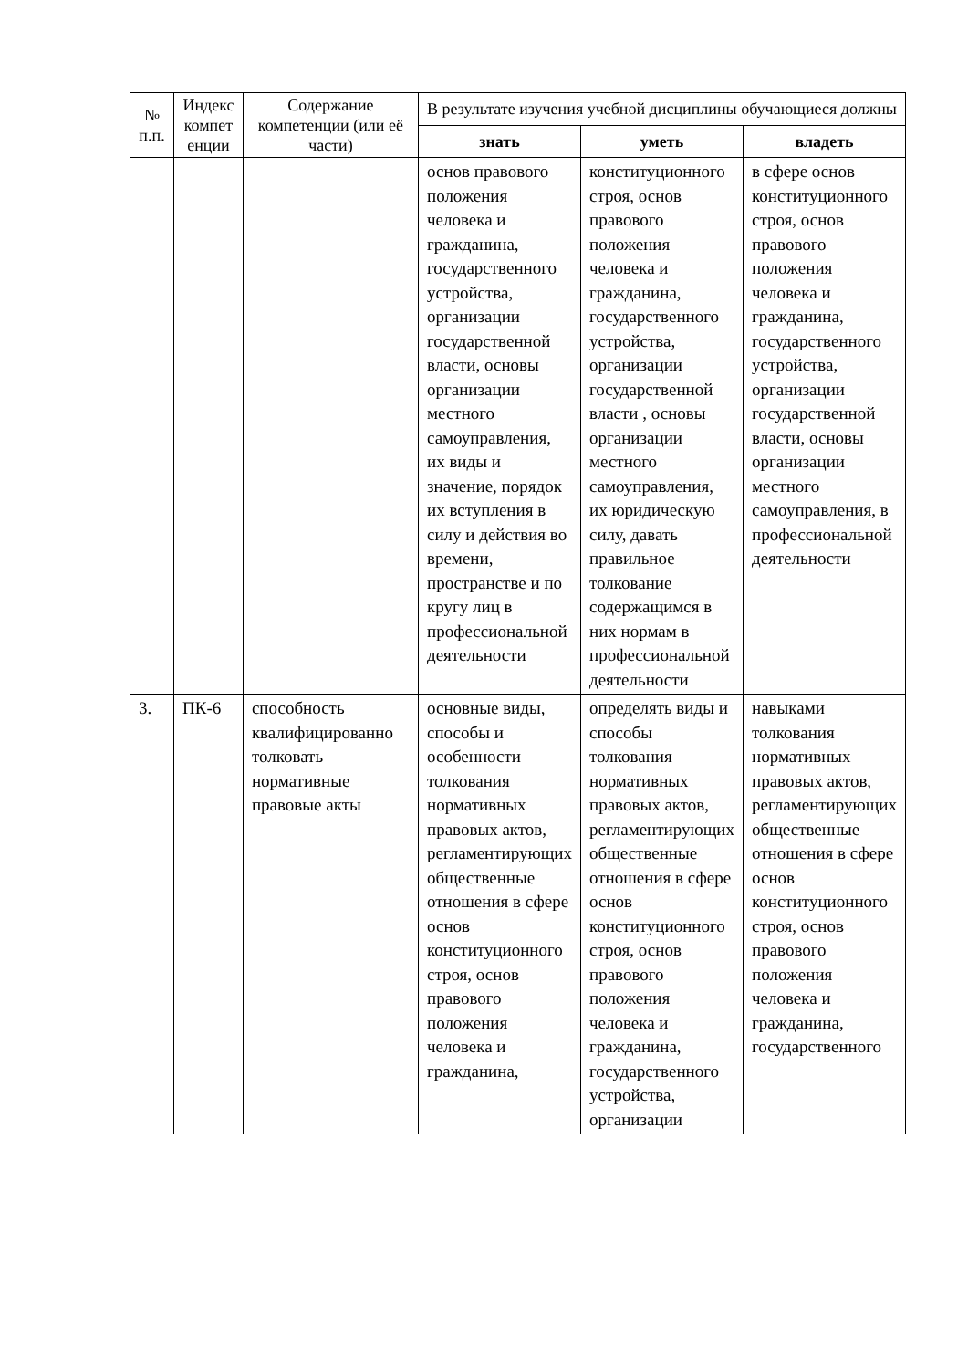| № п.п. | Индекс компет енции | Содержание компетенции (или её части) | В результате изучения учебной дисциплины обучающиеся должны | | |
| --- | --- | --- | --- | --- | --- |
| | | | знать | уметь | владеть |
| | | | основ правового положения человека и гражданина, государственного устройства, организации государственной власти, основы организации местного самоуправления, их виды и значение, порядок их вступления в силу и действия во времени, пространстве и по кругу лиц в профессиональной деятельности | конституционного строя, основ правового положения человека и гражданина, государственного устройства, организации государственной власти , основы организации местного самоуправления, их юридическую силу, давать правильное толкование содержащимся в них нормам в профессиональной деятельности | в сфере основ конституционного строя, основ правового положения человека и гражданина, государственного устройства, организации государственной власти, основы организации местного самоуправления, в профессиональной деятельности |
| 3. | ПК-6 | способность квалифицированно толковать нормативные правовые акты | основные виды, способы и особенности толкования нормативных правовых актов, регламентирующих общественные отношения в сфере основ конституционного строя, основ правового положения человека и гражданина, | определять виды и способы толкования нормативных правовых актов, регламентирующих общественные отношения в сфере основ конституционного строя, основ правового положения человека и гражданина, государственного устройства, организации | навыками толкования нормативных правовых актов, регламентирующих общественные отношения в сфере основ конституционного строя, основ правового положения человека и гражданина, государственного |